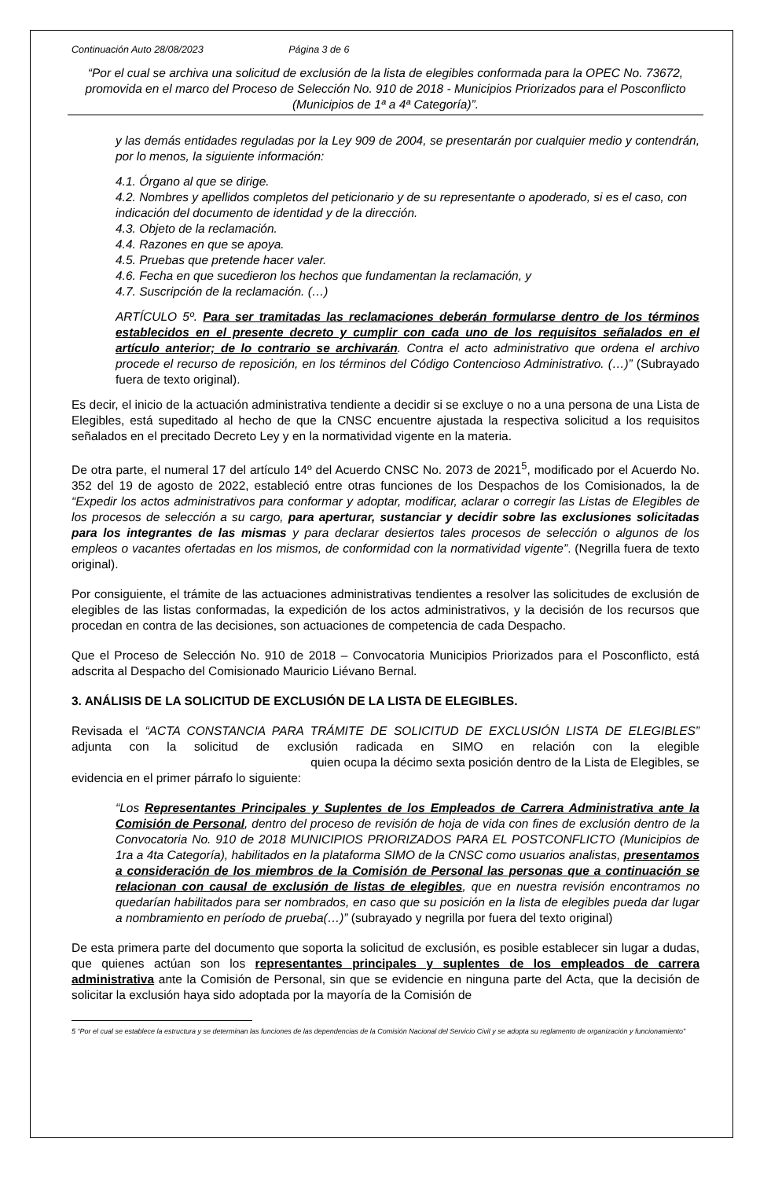Continuación Auto 28/08/2023 Página 3 de 6
“Por el cual se archiva una solicitud de exclusión de la lista de elegibles conformada para la OPEC No. 73672, promovida en el marco del Proceso de Selección No. 910 de 2018 - Municipios Priorizados para el Posconflicto (Municipios de 1ª a 4ª Categoría)”.
y las demás entidades reguladas por la Ley 909 de 2004, se presentarán por cualquier medio y contendrán, por lo menos, la siguiente información:
4.1. Órgano al que se dirige.
4.2. Nombres y apellidos completos del peticionario y de su representante o apoderado, si es el caso, con indicación del documento de identidad y de la dirección.
4.3. Objeto de la reclamación.
4.4. Razones en que se apoya.
4.5. Pruebas que pretende hacer valer.
4.6. Fecha en que sucedieron los hechos que fundamentan la reclamación, y
4.7. Suscripción de la reclamación. (…)
ARTÍCULO 5º. Para ser tramitadas las reclamaciones deberán formularse dentro de los términos establecidos en el presente decreto y cumplir con cada uno de los requisitos señalados en el artículo anterior; de lo contrario se archivarán. Contra el acto administrativo que ordena el archivo procede el recurso de reposición, en los términos del Código Contencioso Administrativo. (…)” (Subrayado fuera de texto original).
Es decir, el inicio de la actuación administrativa tendiente a decidir si se excluye o no a una persona de una Lista de Elegibles, está supeditado al hecho de que la CNSC encuentre ajustada la respectiva solicitud a los requisitos señalados en el precitado Decreto Ley y en la normatividad vigente en la materia.
De otra parte, el numeral 17 del artículo 14º del Acuerdo CNSC No. 2073 de 2021<sup>5</sup>, modificado por el Acuerdo No. 352 del 19 de agosto de 2022, estableció entre otras funciones de los Despachos de los Comisionados, la de “Expedir los actos administrativos para conformar y adoptar, modificar, aclarar o corregir las Listas de Elegibles de los procesos de selección a su cargo, para aperturar, sustanciar y decidir sobre las exclusiones solicitadas para los integrantes de las mismas y para declarar desiertos tales procesos de selección o algunos de los empleos o vacantes ofertadas en los mismos, de conformidad con la normatividad vigente”. (Negrilla fuera de texto original).
Por consiguiente, el trámite de las actuaciones administrativas tendientes a resolver las solicitudes de exclusión de elegibles de las listas conformadas, la expedición de los actos administrativos, y la decisión de los recursos que procedan en contra de las decisiones, son actuaciones de competencia de cada Despacho.
Que el Proceso de Selección No. 910 de 2018 – Convocatoria Municipios Priorizados para el Posconflicto, está adscrita al Despacho del Comisionado Mauricio Liévano Bernal.
3. ANÁLISIS DE LA SOLICITUD DE EXCLUSIÓN DE LA LISTA DE ELEGIBLES.
Revisada el “ACTA CONSTANCIA PARA TRÁMITE DE SOLICITUD DE EXCLUSIÓN LISTA DE ELEGIBLES” adjunta con la solicitud de exclusión radicada en SIMO en relación con la elegible quien ocupa la décimo sexta posición dentro de la Lista de Elegibles, se evidencia en el primer párrafo lo siguiente:
“Los Representantes Principales y Suplentes de los Empleados de Carrera Administrativa ante la Comisión de Personal, dentro del proceso de revisión de hoja de vida con fines de exclusión dentro de la Convocatoria No. 910 de 2018 MUNICIPIOS PRIORIZADOS PARA EL POSTCONFLICTO (Municipios de 1ra a 4ta Categoría), habilitados en la plataforma SIMO de la CNSC como usuarios analistas, presentamos a consideración de los miembros de la Comisión de Personal las personas que a continuación se relacionan con causal de exclusión de listas de elegibles, que en nuestra revisión encontramos no quedarían habilitados para ser nombrados, en caso que su posición en la lista de elegibles pueda dar lugar a nombramiento en período de prueba(…)” (subrayado y negrilla por fuera del texto original)
De esta primera parte del documento que soporta la solicitud de exclusión, es posible establecer sin lugar a dudas, que quienes actúan son los representantes principales y suplentes de los empleados de carrera administrativa ante la Comisión de Personal, sin que se evidencie en ninguna parte del Acta, que la decisión de solicitar la exclusión haya sido adoptada por la mayoría de la Comisión de
5 “Por el cual se establece la estructura y se determinan las funciones de las dependencias de la Comisión Nacional del Servicio Civil y se adopta su reglamento de organización y funcionamiento”